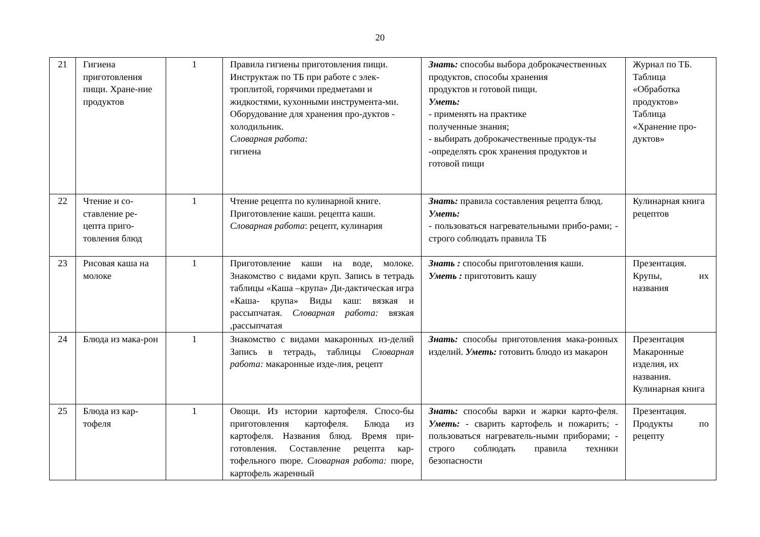20
| 21 | Гигиена приготовления пищи. Хране-ние продуктов | 1 | Правила гигиены приготовления пищи. Инструктаж по ТБ при работе с элек-троплитой, горячими предметами и жидкостями, кухонными инструмента-ми. Оборудование для хранения про-дуктов - холодильник. Словарная работа: гигиена | Знать: способы выбора доброкачественных продуктов, способы хранения продуктов и готовой пищи. Уметь: - применять на практике полученные знания; - выбирать доброкачественные продук-ты -определять срок хранения продуктов и готовой пищи | Журнал по ТБ. Таблица «Обработка продуктов» Таблица «Хранение про-дуктов» |
| 22 | Чтение и со-ставление ре-цепта приго-товления блюд | 1 | Чтение рецепта по кулинарной книге. Приготовление каши. рецепта каши. Словарная работа : рецепт, кулинария | Знать: правила составления рецепта блюд. Уметь: - пользоваться нагревательными прибо-рами; - строго соблюдать правила ТБ | Кулинарная книга рецептов |
| 23 | Рисовая каша на молоке | 1 | Приготовление каши на воде, молоке. Знакомство с видами круп. Запись в тетрадь таблицы «Каша –крупа» Ди-дактическая игра «Каша- крупа» Виды каш: вязкая и рассыпчатая. Словарная работа: вязкая ,рассыпчатая | Знать : способы приготовления каши. Уметь : приготовить кашу | Презентация. Крупы, их названия |
| 24 | Блюда из мака-рон | 1 | Знакомство с видами макаронных из-делий Запись в тетрадь, таблицы Словарная работа: макаронные изде-лия, рецепт | Знать: способы приготовления мака-ронных изделий. Уметь: готовить блюдо из макарон | Презентация Макаронные изделия, их названия. Кулинарная книга |
| 25 | Блюда из кар-тофеля | 1 | Овощи. Из истории картофеля. Спосо-бы приготовления картофеля. Блюда из картофеля. Названия блюд. Время при-готовления. Составление рецепта кар-тофельного пюре. Словарная работа: пюре, картофель жаренный | Знать: способы варки и жарки карто-феля. Уметь: - сварить картофель и пожарить; - пользоваться нагреватель-ными приборами; - строго соблюдать правила техники безопасности | Презентация. Продукты по рецепту |